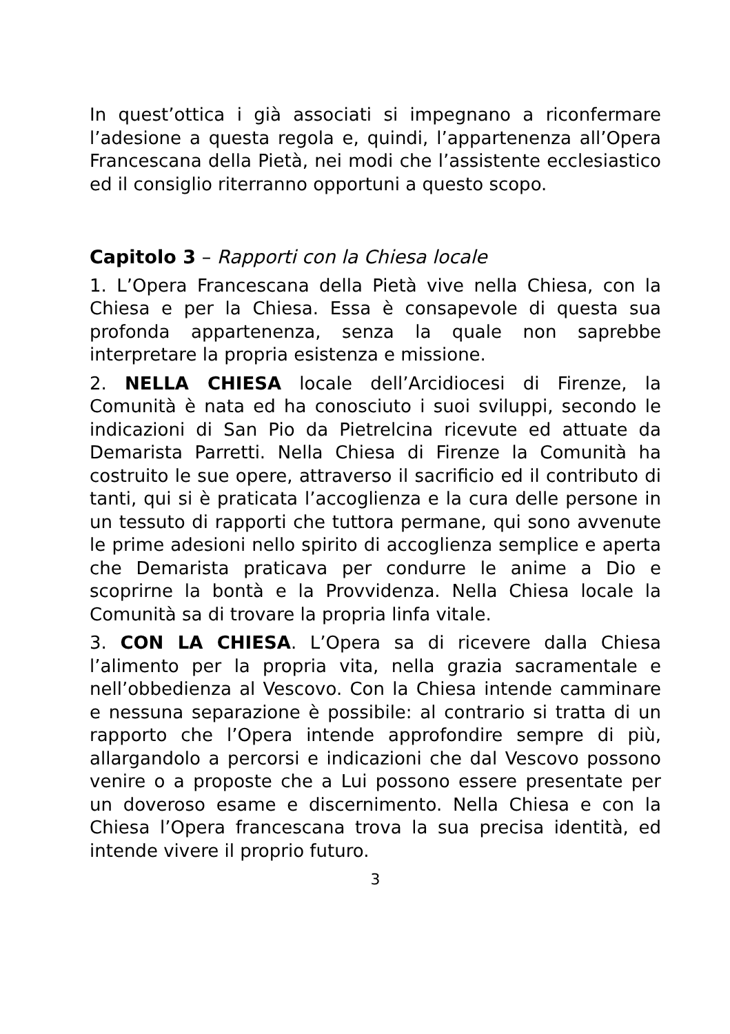In quest’ottica i già associati si impegnano a riconfermare l’adesione a questa regola e, quindi, l’appartenenza all’Opera Francescana della Pietà, nei modi che l’assistente ecclesiastico ed il consiglio riterranno opportuni a questo scopo.
Capitolo 3 – Rapporti con la Chiesa locale
1. L’Opera Francescana della Pietà vive nella Chiesa, con la Chiesa e per la Chiesa. Essa è consapevole di questa sua profonda appartenenza, senza la quale non saprebbe interpretare la propria esistenza e missione.
2. NELLA CHIESA locale dell’Arcidiocesi di Firenze, la Comunità è nata ed ha conosciuto i suoi sviluppi, secondo le indicazioni di San Pio da Pietrelcina ricevute ed attuate da Demarista Parretti. Nella Chiesa di Firenze la Comunità ha costruito le sue opere, attraverso il sacrificio ed il contributo di tanti, qui si è praticata l’accoglienza e la cura delle persone in un tessuto di rapporti che tuttora permane, qui sono avvenute le prime adesioni nello spirito di accoglienza semplice e aperta che Demarista praticava per condurre le anime a Dio e scoprirne la bontà e la Provvidenza. Nella Chiesa locale la Comunità sa di trovare la propria linfa vitale.
3. CON LA CHIESA. L’Opera sa di ricevere dalla Chiesa l’alimento per la propria vita, nella grazia sacramentale e nell’obbedienza al Vescovo. Con la Chiesa intende camminare e nessuna separazione è possibile: al contrario si tratta di un rapporto che l’Opera intende approfondire sempre di più, allargandolo a percorsi e indicazioni che dal Vescovo possono venire o a proposte che a Lui possono essere presentate per un doveroso esame e discernimento. Nella Chiesa e con la Chiesa l’Opera francescana trova la sua precisa identità, ed intende vivere il proprio futuro.
3